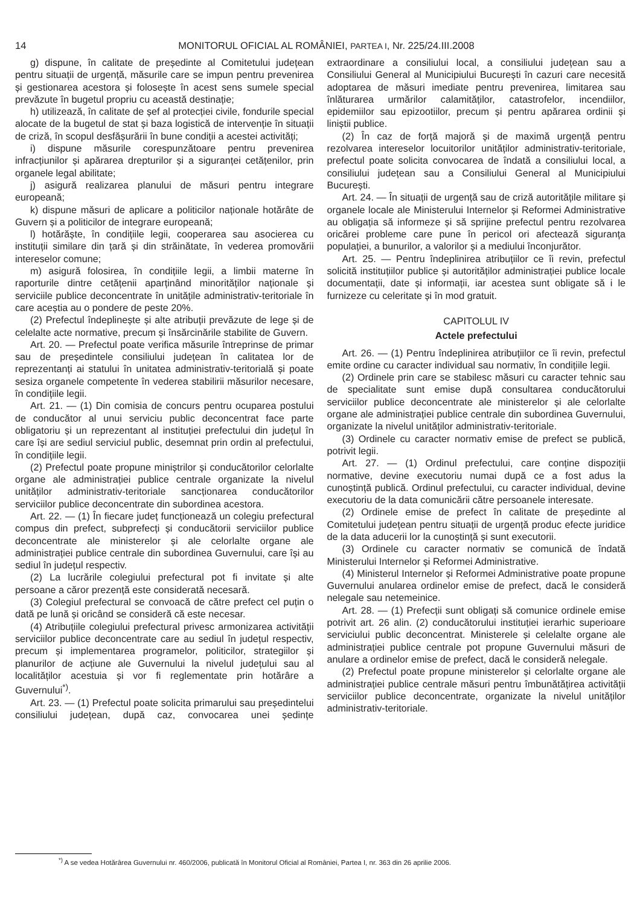14 MONITORUL OFICIAL AL ROMÂNIEI, PARTEA I, Nr. 225/24.III.2008
g) dispune, în calitate de președinte al Comitetului județean pentru situații de urgență, măsurile care se impun pentru prevenirea și gestionarea acestora și folosește în acest sens sumele special prevăzute în bugetul propriu cu această destinație;
h) utilizează, în calitate de șef al protecției civile, fondurile special alocate de la bugetul de stat și baza logistică de intervenție în situații de criză, în scopul desfășurării în bune condiții a acestei activități;
i) dispune măsurile corespunzătoare pentru prevenirea infracțiunilor și apărarea drepturilor și a siguranței cetățenilor, prin organele legal abilitate;
j) asigură realizarea planului de măsuri pentru integrare europeană;
k) dispune măsuri de aplicare a politicilor naționale hotărâte de Guvern și a politicilor de integrare europeană;
l) hotărăște, în condițiile legii, cooperarea sau asocierea cu instituții similare din țară și din străinătate, în vederea promovării intereselor comune;
m) asigură folosirea, în condițiile legii, a limbii materne în raporturile dintre cetățenii aparținând minorităților naționale și serviciile publice deconcentrate în unitățile administrativ-teritoriale în care aceștia au o pondere de peste 20%.
(2) Prefectul îndeplinește și alte atribuții prevăzute de lege și de celelalte acte normative, precum și însărcinările stabilite de Guvern.
Art. 20. — Prefectul poate verifica măsurile întreprinse de primar sau de președintele consiliului județean în calitatea lor de reprezentanți ai statului în unitatea administrativ-teritorială și poate sesiza organele competente în vederea stabilirii măsurilor necesare, în condițiile legii.
Art. 21. — (1) Din comisia de concurs pentru ocuparea postului de conducător al unui serviciu public deconcentrat face parte obligatoriu și un reprezentant al instituției prefectului din județul în care își are sediul serviciul public, desemnat prin ordin al prefectului, în condițiile legii.
(2) Prefectul poate propune miniștrilor și conducătorilor celorlalte organe ale administrației publice centrale organizate la nivelul unităților administrativ-teritoriale sancționarea conducătorilor serviciilor publice deconcentrate din subordinea acestora.
Art. 22. — (1) În fiecare județ funcționează un colegiu prefectural compus din prefect, subprefecți și conducătorii serviciilor publice deconcentrate ale ministerelor și ale celorlalte organe ale administrației publice centrale din subordinea Guvernului, care își au sediul în județul respectiv.
(2) La lucrările colegiului prefectural pot fi invitate și alte persoane a căror prezență este considerată necesară.
(3) Colegiul prefectural se convoacă de către prefect cel puțin o dată pe lună și oricând se consideră că este necesar.
(4) Atribuțiile colegiului prefectural privesc armonizarea activității serviciilor publice deconcentrate care au sediul în județul respectiv, precum și implementarea programelor, politicilor, strategiilor și planurilor de acțiune ale Guvernului la nivelul județului sau al localităților acestuia și vor fi reglementate prin hotărâre a Guvernului<sup>*)</sup>.
Art. 23. — (1) Prefectul poate solicita primarului sau președintelui consiliului județean, după caz, convocarea unei ședințe extraordinare a consiliului local, a consiliului județean sau a Consiliului General al Municipiului București în cazuri care necesită adoptarea de măsuri imediate pentru prevenirea, limitarea sau înlăturarea urmărilor calamităților, catastrofelor, incendiilor, epidemiilor sau epizootiilor, precum și pentru apărarea ordinii și liniștii publice.
(2) În caz de forță majoră și de maximă urgență pentru rezolvarea intereselor locuitorilor unităților administrativ-teritoriale, prefectul poate solicita convocarea de îndată a consiliului local, a consiliului județean sau a Consiliului General al Municipiului București.
Art. 24. — În situații de urgență sau de criză autoritățile militare și organele locale ale Ministerului Internelor și Reformei Administrative au obligația să informeze și să sprijine prefectul pentru rezolvarea oricărei probleme care pune în pericol ori afectează siguranța populației, a bunurilor, a valorilor și a mediului înconjurător.
Art. 25. — Pentru îndeplinirea atribuțiilor ce îi revin, prefectul solicită instituțiilor publice și autorităților administrației publice locale documentații, date și informații, iar acestea sunt obligate să i le furnizeze cu celeritate și în mod gratuit.
CAPITOLUL IV
Actele prefectului
Art. 26. — (1) Pentru îndeplinirea atribuțiilor ce îi revin, prefectul emite ordine cu caracter individual sau normativ, în condițiile legii.
(2) Ordinele prin care se stabilesc măsuri cu caracter tehnic sau de specialitate sunt emise după consultarea conducătorului serviciilor publice deconcentrate ale ministerelor și ale celorlalte organe ale administrației publice centrale din subordinea Guvernului, organizate la nivelul unităților administrativ-teritoriale.
(3) Ordinele cu caracter normativ emise de prefect se publică, potrivit legii.
Art. 27. — (1) Ordinul prefectului, care conține dispoziții normative, devine executoriu numai după ce a fost adus la cunoștință publică. Ordinul prefectului, cu caracter individual, devine executoriu de la data comunicării către persoanele interesate.
(2) Ordinele emise de prefect în calitate de președinte al Comitetului județean pentru situații de urgență produc efecte juridice de la data aducerii lor la cunoștință și sunt executorii.
(3) Ordinele cu caracter normativ se comunică de îndată Ministerului Internelor și Reformei Administrative.
(4) Ministerul Internelor și Reformei Administrative poate propune Guvernului anularea ordinelor emise de prefect, dacă le consideră nelegale sau netemeinice.
Art. 28. — (1) Prefecții sunt obligați să comunice ordinele emise potrivit art. 26 alin. (2) conducătorului instituției ierarhic superioare serviciului public deconcentrat. Ministerele și celelalte organe ale administrației publice centrale pot propune Guvernului măsuri de anulare a ordinelor emise de prefect, dacă le consideră nelegale.
(2) Prefectul poate propune ministerelor și celorlalte organe ale administrației publice centrale măsuri pentru îmbunătățirea activității serviciilor publice deconcentrate, organizate la nivelul unităților administrativ-teritoriale.
<sup>*)</sup> A se vedea Hotărârea Guvernului nr. 460/2006, publicată în Monitorul Oficial al României, Partea I, nr. 363 din 26 aprilie 2006.